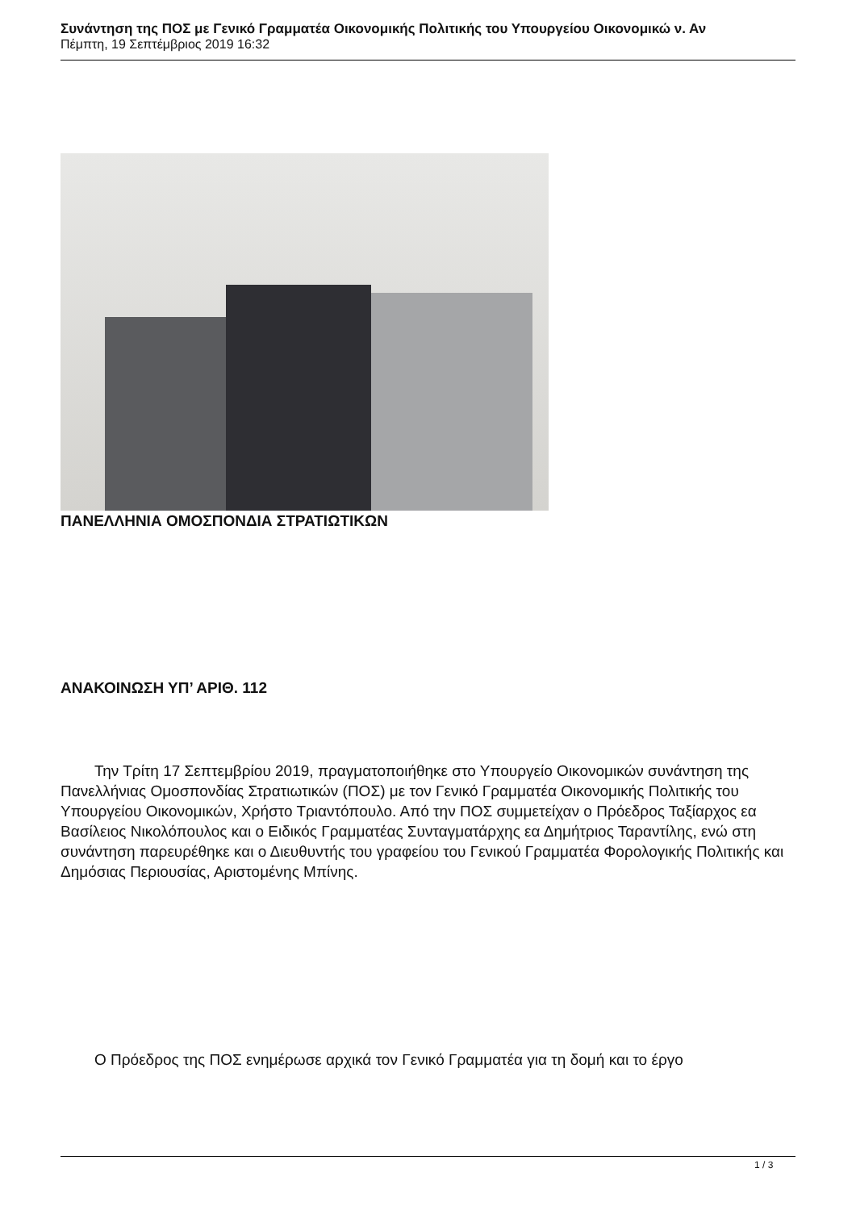Συνάντηση της ΠΟΣ με Γενικό Γραμματέα Οικονομικής Πολιτικής του Υπουργείου Οικονομικώ ν. Αν
Πέμπτη, 19 Σεπτέμβριος 2019 16:32
ΠΑΝΕΛΛΗΝΙΑ ΟΜΟΣΠΟΝΔΙΑ ΣΤΡΑΤΙΩΤΙΚΩΝ
ΑΝΑΚΟΙΝΩΣΗ ΥΠ’ ΑΡΙΘ. 112
Την Τρίτη 17 Σεπτεμβρίου 2019, πραγματοποιήθηκε στο Υπουργείο Οικονομικών συνάντηση της Πανελλήνιας Ομοσπονδίας Στρατιωτικών (ΠΟΣ) με τον Γενικό Γραμματέα Οικονομικής Πολιτικής του Υπουργείου Οικονομικών, Χρήστο Τριαντόπουλο. Από την ΠΟΣ συμμετείχαν ο Πρόεδρος Ταξίαρχος εα Βασίλειος Νικολόπουλος και ο Ειδικός Γραμματέας Συνταγματάρχης εα Δημήτριος Ταραντίλης, ενώ στη συνάντηση παρευρέθηκε και ο Διευθυντής του γραφείου του Γενικού Γραμματέα Φορολογικής Πολιτικής και Δημόσιας Περιουσίας, Αριστομένης Μπίνης.
Ο Πρόεδρος της ΠΟΣ ενημέρωσε αρχικά τον Γενικό Γραμματέα για τη δομή και το έργο
1 / 3